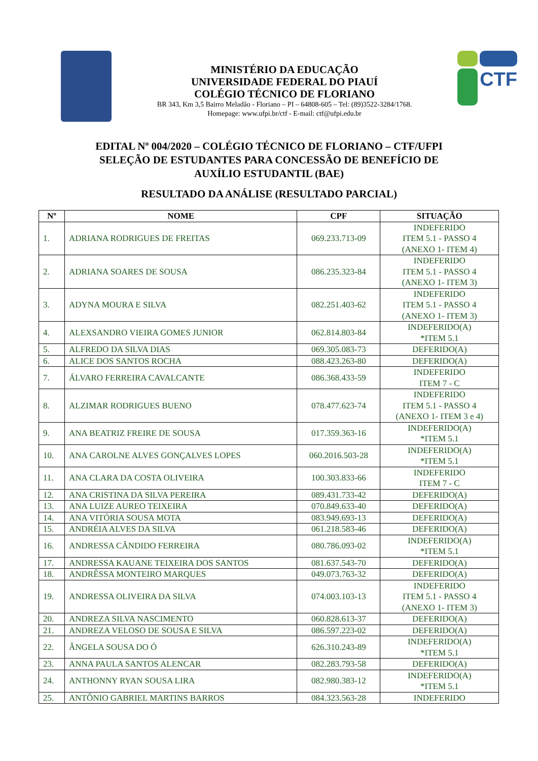MINISTÉRIO DA EDUCAÇÃO
UNIVERSIDADE FEDERAL DO PIAUÍ
COLÉGIO TÉCNICO DE FLORIANO
BR 343, Km 3,5 Bairro Meladão - Floriano – PI – 64808-605 – Tel: (89)3522-3284/1768.
Homepage: www.ufpi.br/ctf - E-mail: ctf@ufpi.edu.br
CTF
EDITAL Nº 004/2020 – COLÉGIO TÉCNICO DE FLORIANO – CTF/UFPI
SELEÇÃO DE ESTUDANTES PARA CONCESSÃO DE BENEFÍCIO DE
AUXÍLIO ESTUDANTIL (BAE)
RESULTADO DA ANÁLISE (RESULTADO PARCIAL)
| Nº | NOME | CPF | SITUAÇÃO |
| --- | --- | --- | --- |
| 1. | ADRIANA RODRIGUES DE FREITAS | 069.233.713-09 | INDEFERIDO ITEM 5.1 - PASSO 4 (ANEXO 1- ITEM 4) |
| 2. | ADRIANA SOARES DE SOUSA | 086.235.323-84 | INDEFERIDO ITEM 5.1 - PASSO 4 (ANEXO 1- ITEM 3) |
| 3. | ADYNA MOURA E SILVA | 082.251.403-62 | INDEFERIDO ITEM 5.1 - PASSO 4 (ANEXO 1- ITEM 3) |
| 4. | ALEXSANDRO VIEIRA GOMES JUNIOR | 062.814.803-84 | INDEFERIDO(A) *ITEM 5.1 |
| 5. | ALFREDO DA SILVA DIAS | 069.305.083-73 | DEFERIDO(A) |
| 6. | ALICE DOS SANTOS ROCHA | 088.423.263-80 | DEFERIDO(A) |
| 7. | ÁLVARO FERREIRA CAVALCANTE | 086.368.433-59 | INDEFERIDO ITEM 7 - C |
| 8. | ALZIMAR RODRIGUES BUENO | 078.477.623-74 | INDEFERIDO ITEM 5.1 - PASSO 4 (ANEXO 1- ITEM 3 e 4) |
| 9. | ANA BEATRIZ FREIRE DE SOUSA | 017.359.363-16 | INDEFERIDO(A) *ITEM 5.1 |
| 10. | ANA CAROLNE ALVES GONÇALVES LOPES | 060.2016.503-28 | INDEFERIDO(A) *ITEM 5.1 |
| 11. | ANA CLARA DA COSTA OLIVEIRA | 100.303.833-66 | INDEFERIDO ITEM 7 - C |
| 12. | ANA CRISTINA DA SILVA PEREIRA | 089.431.733-42 | DEFERIDO(A) |
| 13. | ANA LUIZE AUREO TEIXEIRA | 070.849.633-40 | DEFERIDO(A) |
| 14. | ANA VITÓRIA SOUSA MOTA | 083.949.693-13 | DEFERIDO(A) |
| 15. | ANDRÉIA ALVES DA SILVA | 061.218.583-46 | DEFERIDO(A) |
| 16. | ANDRESSA CÂNDIDO FERREIRA | 080.786.093-02 | INDEFERIDO(A) *ITEM 5.1 |
| 17. | ANDRESSA KAUANE TEIXEIRA DOS SANTOS | 081.637.543-70 | DEFERIDO(A) |
| 18. | ANDRÊSSA MONTEIRO MARQUES | 049.073.763-32 | DEFERIDO(A) |
| 19. | ANDRESSA OLIVEIRA DA SILVA | 074.003.103-13 | INDEFERIDO ITEM 5.1 - PASSO 4 (ANEXO 1- ITEM 3) |
| 20. | ANDREZA SILVA NASCIMENTO | 060.828.613-37 | DEFERIDO(A) |
| 21. | ANDREZA VELOSO DE SOUSA E SILVA | 086.597.223-02 | DEFERIDO(A) |
| 22. | ÂNGELA SOUSA DO Ó | 626.310.243-89 | INDEFERIDO(A) *ITEM 5.1 |
| 23. | ANNA PAULA SANTOS ALENCAR | 082.283.793-58 | DEFERIDO(A) |
| 24. | ANTHONNY RYAN SOUSA LIRA | 082.980.383-12 | INDEFERIDO(A) *ITEM 5.1 |
| 25. | ANTÔNIO GABRIEL MARTINS BARROS | 084.323.563-28 | INDEFERIDO |